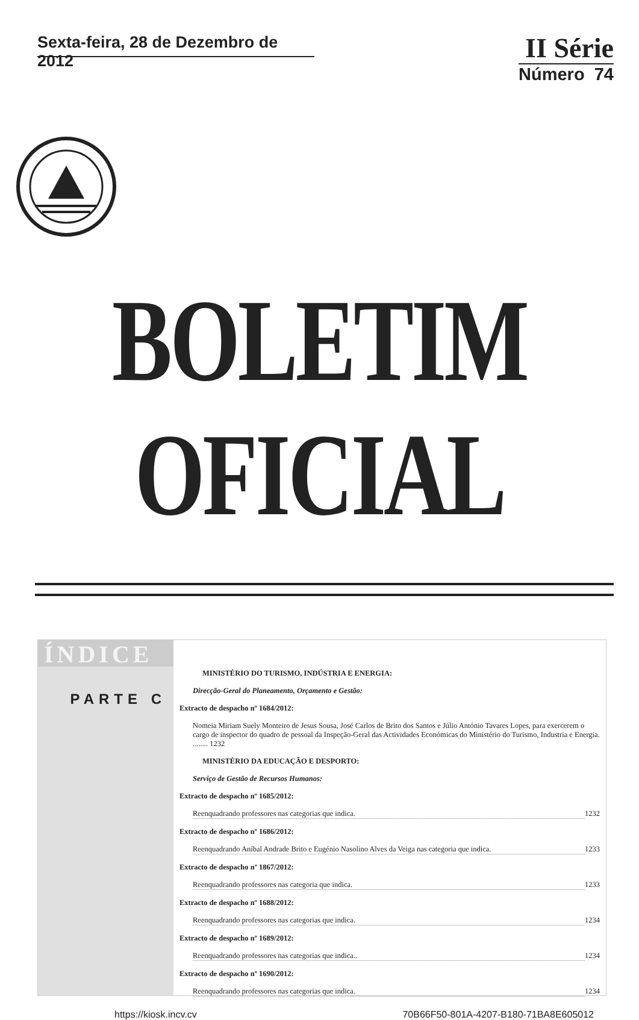Sexta-feira, 28 de Dezembro de 2012
II Série
Número 74
BOLETIM OFICIAL
ÍNDICE
PARTE C
MINISTÉRIO DO TURISMO, INDÚSTRIA E ENERGIA:
Direcção-Geral do Planeamento, Orçamento e Gestão:
Extracto de despacho nº 1684/2012:
Nomeia Miriam Suely Monteiro de Jesus Sousa, José Carlos de Brito dos Santos e Júlio António Tavares Lopes, para exercerem o cargo de inspector do quadro de pessoal da Inspeção-Geral das Actividades Económicas do Ministério do Turismo, Industria e Energia. ........ 1232
MINISTÉRIO DA EDUCAÇÃO E DESPORTO:
Serviço de Gestão de Recursos Humanos:
Extracto de despacho nº 1685/2012:
Reenquadrando professores nas categorias que indica. 1232
Extracto de despacho nº 1686/2012:
Reenquadrando Aníbal Andrade Brito e Eugénio Nasolino Alves da Veiga nas categoria que indica. 1233
Extracto de despacho nº 1867/2012:
Reenquadrando professores nas categoria que indica. 1233
Extracto de despacho nº 1688/2012:
Reenquadrando professores nas categorias que indica. 1234
Extracto de despacho nº 1689/2012:
Reenquadrando professores nas categorias que indica.. 1234
Extracto de despacho nº 1690/2012:
Reenquadrando professores nas categorias que indica. 1234
https://kiosk.incv.cv 70B66F50-801A-4207-B180-71BA8E605012